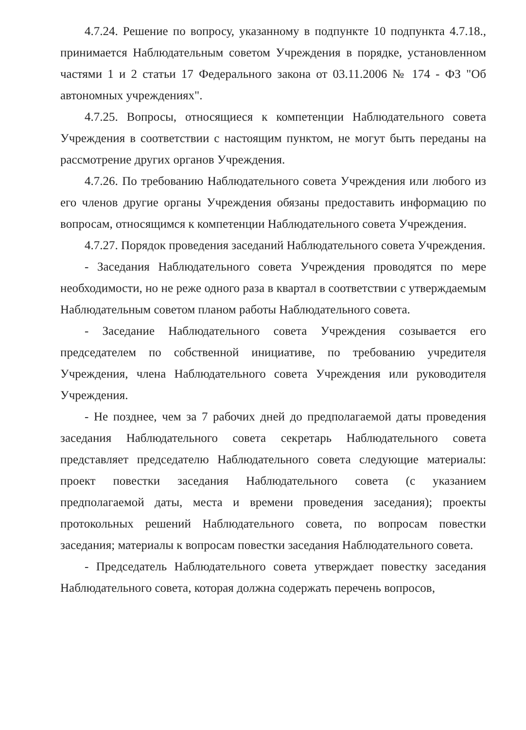4.7.24. Решение по вопросу, указанному в подпункте 10 подпункта 4.7.18., принимается Наблюдательным советом Учреждения в порядке, установленном частями 1 и 2 статьи 17 Федерального закона от 03.11.2006 № 174 - ФЗ "Об автономных учреждениях".
4.7.25. Вопросы, относящиеся к компетенции Наблюдательного совета Учреждения в соответствии с настоящим пунктом, не могут быть переданы на рассмотрение других органов Учреждения.
4.7.26. По требованию Наблюдательного совета Учреждения или любого из его членов другие органы Учреждения обязаны предоставить информацию по вопросам, относящимся к компетенции Наблюдательного совета Учреждения.
4.7.27. Порядок проведения заседаний Наблюдательного совета Учреждения.
- Заседания Наблюдательного совета Учреждения проводятся по мере необходимости, но не реже одного раза в квартал в соответствии с утверждаемым Наблюдательным советом планом работы Наблюдательного совета.
- Заседание Наблюдательного совета Учреждения созывается его председателем по собственной инициативе, по требованию учредителя Учреждения, члена Наблюдательного совета Учреждения или руководителя Учреждения.
- Не позднее, чем за 7 рабочих дней до предполагаемой даты проведения заседания Наблюдательного совета секретарь Наблюдательного совета представляет председателю Наблюдательного совета следующие материалы: проект повестки заседания Наблюдательного совета (с указанием предполагаемой даты, места и времени проведения заседания); проекты протокольных решений Наблюдательного совета, по вопросам повестки заседания; материалы к вопросам повестки заседания Наблюдательного совета.
- Председатель Наблюдательного совета утверждает повестку заседания Наблюдательного совета, которая должна содержать перечень вопросов,